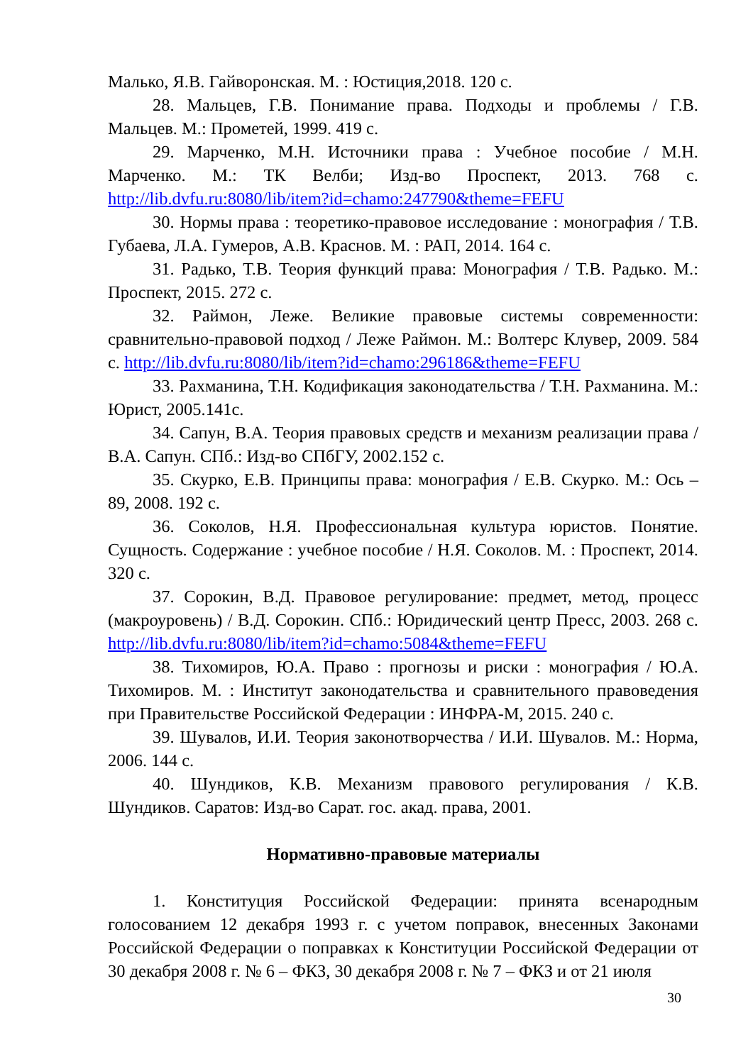Малько, Я.В. Гайворонская. М. : Юстиция,2018. 120 с.
28. Мальцев, Г.В. Понимание права. Подходы и проблемы / Г.В. Мальцев. М.: Прометей, 1999. 419 с.
29. Марченко, М.Н. Источники права : Учебное пособие / М.Н. Марченко. М.: ТК Велби; Изд-во Проспект, 2013. 768 с. http://lib.dvfu.ru:8080/lib/item?id=chamo:247790&theme=FEFU
30. Нормы права : теоретико-правовое исследование : монография / Т.В. Губаева, Л.А. Гумеров, А.В. Краснов. М. : РАП, 2014. 164 с.
31. Радько, Т.В. Теория функций права: Монография / Т.В. Радько. М.: Проспект, 2015. 272 с.
32. Раймон, Леже. Великие правовые системы современности: сравнительно-правовой подход / Леже Раймон. М.: Волтерс Клувер, 2009. 584 с. http://lib.dvfu.ru:8080/lib/item?id=chamo:296186&theme=FEFU
33. Рахманина, Т.Н. Кодификация законодательства / Т.Н. Рахманина. М.: Юрист, 2005.141с.
34. Сапун, В.А. Теория правовых средств и механизм реализации права / В.А. Сапун. СПб.: Изд-во СПбГУ, 2002.152 с.
35. Скурко, Е.В. Принципы права: монография / Е.В. Скурко. М.: Ось – 89, 2008. 192 с.
36. Соколов, Н.Я. Профессиональная культура юристов. Понятие. Сущность. Содержание : учебное пособие / Н.Я. Соколов. М. : Проспект, 2014. 320 с.
37. Сорокин, В.Д. Правовое регулирование: предмет, метод, процесс (макроуровень) / В.Д. Сорокин. СПб.: Юридический центр Пресс, 2003. 268 с. http://lib.dvfu.ru:8080/lib/item?id=chamo:5084&theme=FEFU
38. Тихомиров, Ю.А. Право : прогнозы и риски : монография / Ю.А. Тихомиров. М. : Институт законодательства и сравнительного правоведения при Правительстве Российской Федерации : ИНФРА-М, 2015. 240 с.
39. Шувалов, И.И. Теория законотворчества / И.И. Шувалов. М.: Норма, 2006. 144 с.
40. Шундиков, К.В. Механизм правового регулирования / К.В. Шундиков. Саратов: Изд-во Сарат. гос. акад. права, 2001.
Нормативно-правовые материалы
1. Конституция Российской Федерации: принята всенародным голосованием 12 декабря 1993 г. с учетом поправок, внесенных Законами Российской Федерации о поправках к Конституции Российской Федерации от 30 декабря 2008 г. № 6 – ФКЗ, 30 декабря 2008 г. № 7 – ФКЗ и от 21 июля
30